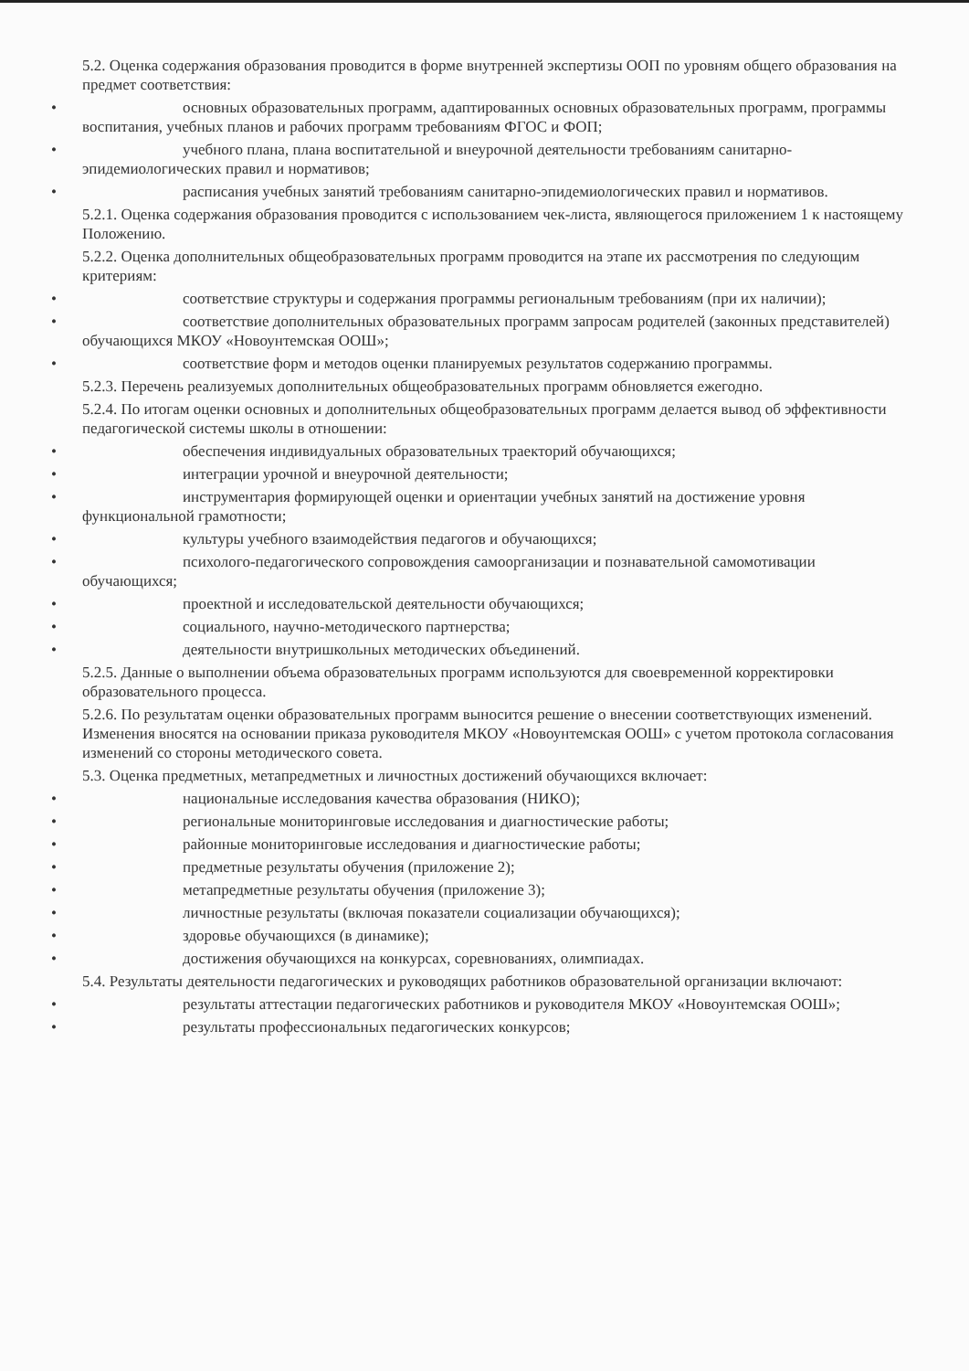5.2. Оценка содержания образования проводится в форме внутренней экспертизы ООП по уровням общего образования на предмет соответствия:
• основных образовательных программ, адаптированных основных образовательных программ, программы воспитания, учебных планов и рабочих программ требованиям ФГОС и ФОП;
• учебного плана, плана воспитательной и внеурочной деятельности требованиям санитарно-эпидемиологических правил и нормативов;
• расписания учебных занятий требованиям санитарно-эпидемиологических правил и нормативов.
5.2.1. Оценка содержания образования проводится с использованием чек-листа, являющегося приложением 1 к настоящему Положению.
5.2.2. Оценка дополнительных общеобразовательных программ проводится на этапе их рассмотрения по следующим критериям:
• соответствие структуры и содержания программы региональным требованиям (при их наличии);
• соответствие дополнительных образовательных программ запросам родителей (законных представителей) обучающихся МКОУ «Новоунтемская ООШ»;
• соответствие форм и методов оценки планируемых результатов содержанию программы.
5.2.3. Перечень реализуемых дополнительных общеобразовательных программ обновляется ежегодно.
5.2.4. По итогам оценки основных и дополнительных общеобразовательных программ делается вывод об эффективности педагогической системы школы в отношении:
• обеспечения индивидуальных образовательных траекторий обучающихся;
• интеграции урочной и внеурочной деятельности;
• инструментария формирующей оценки и ориентации учебных занятий на достижение уровня функциональной грамотности;
• культуры учебного взаимодействия педагогов и обучающихся;
• психолого-педагогического сопровождения самоорганизации и познавательной самомотивации обучающихся;
• проектной и исследовательской деятельности обучающихся;
• социального, научно-методического партнерства;
• деятельности внутришкольных методических объединений.
5.2.5. Данные о выполнении объема образовательных программ используются для своевременной корректировки образовательного процесса.
5.2.6. По результатам оценки образовательных программ выносится решение о внесении соответствующих изменений. Изменения вносятся на основании приказа руководителя МКОУ «Новоунтемская ООШ» с учетом протокола согласования изменений со стороны методического совета.
5.3. Оценка предметных, метапредметных и личностных достижений обучающихся включает:
• национальные исследования качества образования (НИКО);
• региональные мониторинговые исследования и диагностические работы;
• районные мониторинговые исследования и диагностические работы;
• предметные результаты обучения (приложение 2);
• метапредметные результаты обучения (приложение 3);
• личностные результаты (включая показатели социализации обучающихся);
• здоровье обучающихся (в динамике);
• достижения обучающихся на конкурсах, соревнованиях, олимпиадах.
5.4. Результаты деятельности педагогических и руководящих работников образовательной организации включают:
• результаты аттестации педагогических работников и руководителя МКОУ «Новоунтемская ООШ»;
• результаты профессиональных педагогических конкурсов;